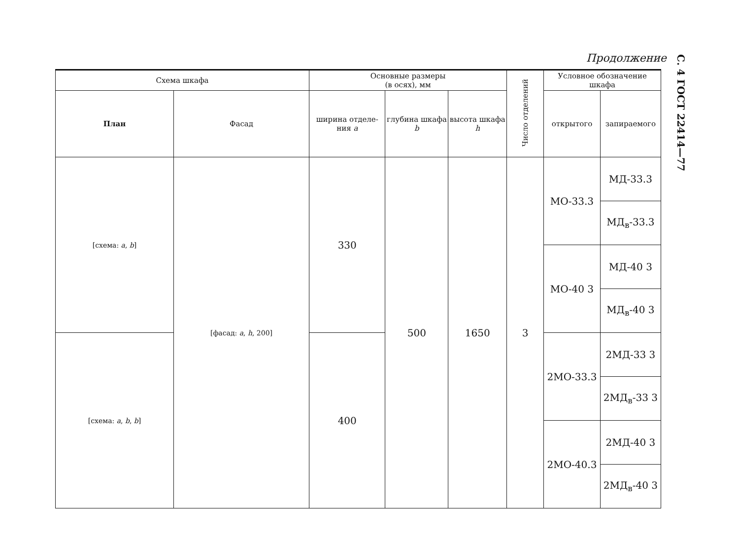Продолжение
С. 4 ГОСТ 22414—77
| Схема шкафа | | Основные размеры (в осях), мм | | | Число отделений | Условное обозначение шкафа | |
| --- | --- | --- | --- | --- | --- | --- | --- |
| План | Фасад | ширина отделе-ния a | глубина шкафа b | высота шкафа h | | открытого | запираемого |
| [схема: a , b ] | [фасад: a , h , 200] | 330 | 500 | 1650 | 3 | МО-33.3 | МД-33.3 |
| | | | | | | | МД<sub>в</sub>-33.3 |
| | | | | | | МО-40 3 | МД-40 3 |
| | | | | | | | МД<sub>в</sub>-40 3 |
| [схема: a , b , b ] | | 400 | | | | 2МО-33.3 | 2МД-33 3 |
| | | | | | | | 2МД<sub>в</sub>-33 3 |
| | | | | | | 2МО-40.3 | 2МД-40 3 |
| | | | | | | | 2МД<sub>в</sub>-40 3 |